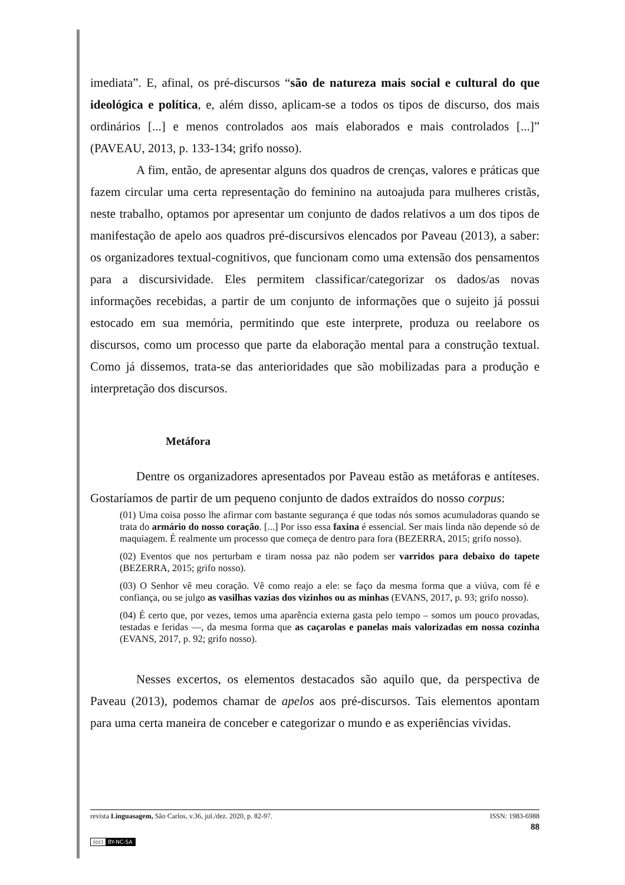imediata”. E, afinal, os pré-discursos “são de natureza mais social e cultural do que ideológica e política, e, além disso, aplicam-se a todos os tipos de discurso, dos mais ordinários [...] e menos controlados aos mais elaborados e mais controlados [...]” (PAVEAU, 2013, p. 133-134; grifo nosso).
A fim, então, de apresentar alguns dos quadros de crenças, valores e práticas que fazem circular uma certa representação do feminino na autoajuda para mulheres cristãs, neste trabalho, optamos por apresentar um conjunto de dados relativos a um dos tipos de manifestação de apelo aos quadros pré-discursivos elencados por Paveau (2013), a saber: os organizadores textual-cognitivos, que funcionam como uma extensão dos pensamentos para a discursividade. Eles permitem classificar/categorizar os dados/as novas informações recebidas, a partir de um conjunto de informações que o sujeito já possui estocado em sua memória, permitindo que este interprete, produza ou reelabore os discursos, como um processo que parte da elaboração mental para a construção textual. Como já dissemos, trata-se das anterioridades que são mobilizadas para a produção e interpretação dos discursos.
Metáfora
Dentre os organizadores apresentados por Paveau estão as metáforas e antíteses. Gostaríamos de partir de um pequeno conjunto de dados extraídos do nosso corpus:
(01) Uma coisa posso lhe afirmar com bastante segurança é que todas nós somos acumuladoras quando se trata do armário do nosso coração. [...] Por isso essa faxina é essencial. Ser mais linda não depende só de maquiagem. É realmente um processo que começa de dentro para fora (BEZERRA, 2015; grifo nosso).
(02) Eventos que nos perturbam e tiram nossa paz não podem ser varridos para debaixo do tapete (BEZERRA, 2015; grifo nosso).
(03) O Senhor vê meu coração. Vê como reajo a ele: se faço da mesma forma que a viúva, com fé e confiança, ou se julgo as vasilhas vazias dos vizinhos ou as minhas (EVANS, 2017, p. 93; grifo nosso).
(04) É certo que, por vezes, temos uma aparência externa gasta pelo tempo – somos um pouco provadas, testadas e feridas —, da mesma forma que as caçarolas e panelas mais valorizadas em nossa cozinha (EVANS, 2017, p. 92; grifo nosso).
Nesses excertos, os elementos destacados são aquilo que, da perspectiva de Paveau (2013), podemos chamar de apelos aos pré-discursos. Tais elementos apontam para uma certa maneira de conceber e categorizar o mundo e as experiências vividas.
revista Linguasagem, São Carlos, v.36, jul./dez. 2020, p. 82-97. ISSN: 1983-6988
88
(cc) BY-NC-SA